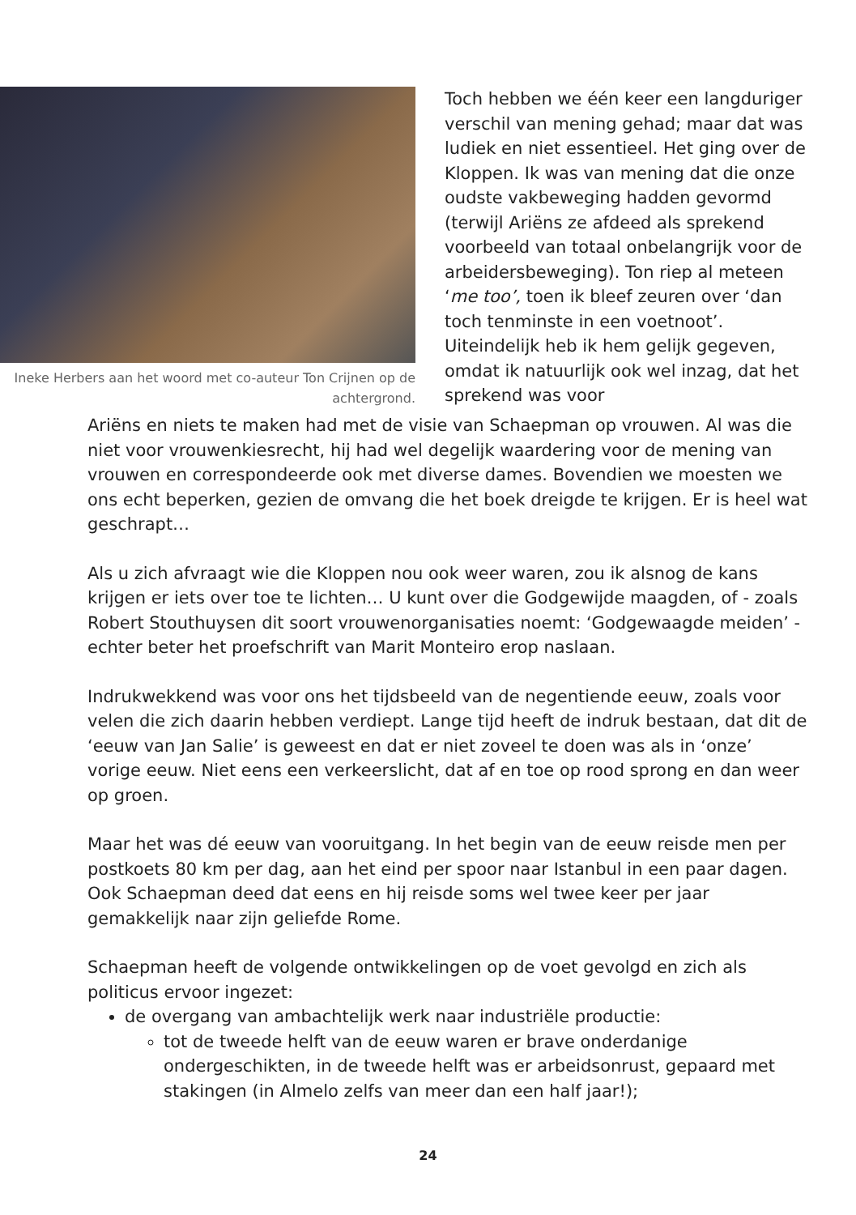Ineke Herbers aan het woord met co-auteur Ton Crijnen op de achtergrond.
Toch hebben we één keer een langduriger verschil van mening gehad; maar dat was ludiek en niet essentieel. Het ging over de Kloppen. Ik was van mening dat die onze oudste vakbeweging hadden gevormd (terwijl Ariëns ze afdeed als sprekend voorbeeld van totaal onbelangrijk voor de arbeidersbeweging). Ton riep al meteen ‘me too’, toen ik bleef zeuren over ‘dan toch tenminste in een voetnoot’. Uiteindelijk heb ik hem gelijk gegeven, omdat ik natuurlijk ook wel inzag, dat het sprekend was voor
Ariëns en niets te maken had met de visie van Schaepman op vrouwen. Al was die niet voor vrouwenkiesrecht, hij had wel degelijk waardering voor de mening van vrouwen en correspondeerde ook met diverse dames. Bovendien we moesten we ons echt beperken, gezien de omvang die het boek dreigde te krijgen. Er is heel wat geschrapt…
Als u zich afvraagt wie die Kloppen nou ook weer waren, zou ik alsnog de kans krijgen er iets over toe te lichten… U kunt over die Godgewijde maagden, of - zoals Robert Stouthuysen dit soort vrouwenorganisaties noemt: ‘Godgewaagde meiden’ - echter beter het proefschrift van Marit Monteiro erop naslaan.
Indrukwekkend was voor ons het tijdsbeeld van de negentiende eeuw, zoals voor velen die zich daarin hebben verdiept. Lange tijd heeft de indruk bestaan, dat dit de ‘eeuw van Jan Salie’ is geweest en dat er niet zoveel te doen was als in ‘onze’ vorige eeuw. Niet eens een verkeerslicht, dat af en toe op rood sprong en dan weer op groen.
Maar het was dé eeuw van vooruitgang. In het begin van de eeuw reisde men per postkoets 80 km per dag, aan het eind per spoor naar Istanbul in een paar dagen. Ook Schaepman deed dat eens en hij reisde soms wel twee keer per jaar gemakkelijk naar zijn geliefde Rome.
Schaepman heeft de volgende ontwikkelingen op de voet gevolgd en zich als politicus ervoor ingezet:
de overgang van ambachtelijk werk naar industriële productie:
tot de tweede helft van de eeuw waren er brave onderdanige ondergeschikten, in de tweede helft was er arbeidsonrust, gepaard met stakingen (in Almelo zelfs van meer dan een half jaar!);
24